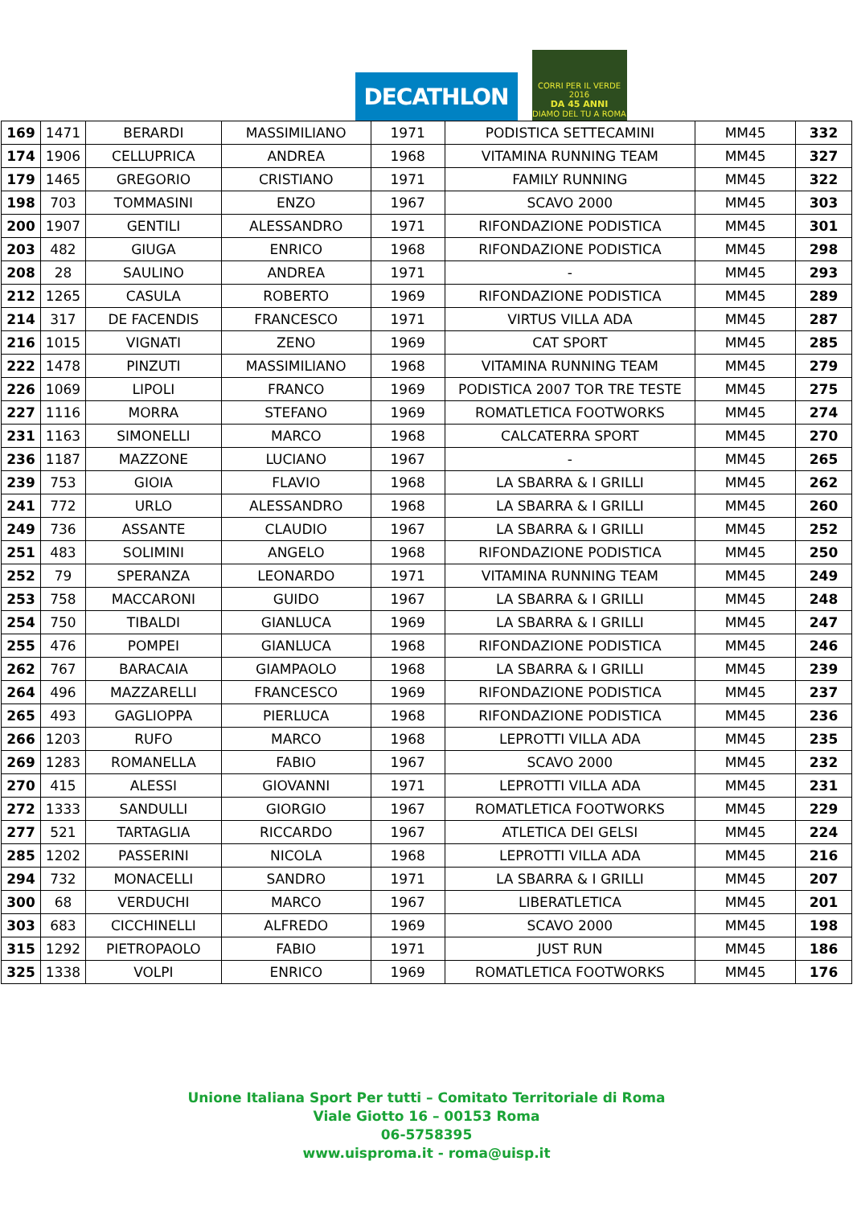DECATHLON
CORRI PER IL VERDE 2016
DA 45 ANNI
DIAMO DEL TU A ROMA
| 169 | 1471 | BERARDI | MASSIMILIANO | 1971 | PODISTICA SETTECAMINI | MM45 | 332 |
| 174 | 1906 | CELLUPRICA | ANDREA | 1968 | VITAMINA RUNNING TEAM | MM45 | 327 |
| 179 | 1465 | GREGORIO | CRISTIANO | 1971 | FAMILY RUNNING | MM45 | 322 |
| 198 | 703 | TOMMASINI | ENZO | 1967 | SCAVO 2000 | MM45 | 303 |
| 200 | 1907 | GENTILI | ALESSANDRO | 1971 | RIFONDAZIONE PODISTICA | MM45 | 301 |
| 203 | 482 | GIUGA | ENRICO | 1968 | RIFONDAZIONE PODISTICA | MM45 | 298 |
| 208 | 28 | SAULINO | ANDREA | 1971 | - | MM45 | 293 |
| 212 | 1265 | CASULA | ROBERTO | 1969 | RIFONDAZIONE PODISTICA | MM45 | 289 |
| 214 | 317 | DE FACENDIS | FRANCESCO | 1971 | VIRTUS VILLA ADA | MM45 | 287 |
| 216 | 1015 | VIGNATI | ZENO | 1969 | CAT SPORT | MM45 | 285 |
| 222 | 1478 | PINZUTI | MASSIMILIANO | 1968 | VITAMINA RUNNING TEAM | MM45 | 279 |
| 226 | 1069 | LIPOLI | FRANCO | 1969 | PODISTICA 2007 TOR TRE TESTE | MM45 | 275 |
| 227 | 1116 | MORRA | STEFANO | 1969 | ROMATLETICA FOOTWORKS | MM45 | 274 |
| 231 | 1163 | SIMONELLI | MARCO | 1968 | CALCATERRA SPORT | MM45 | 270 |
| 236 | 1187 | MAZZONE | LUCIANO | 1967 | - | MM45 | 265 |
| 239 | 753 | GIOIA | FLAVIO | 1968 | LA SBARRA & I GRILLI | MM45 | 262 |
| 241 | 772 | URLO | ALESSANDRO | 1968 | LA SBARRA & I GRILLI | MM45 | 260 |
| 249 | 736 | ASSANTE | CLAUDIO | 1967 | LA SBARRA & I GRILLI | MM45 | 252 |
| 251 | 483 | SOLIMINI | ANGELO | 1968 | RIFONDAZIONE PODISTICA | MM45 | 250 |
| 252 | 79 | SPERANZA | LEONARDO | 1971 | VITAMINA RUNNING TEAM | MM45 | 249 |
| 253 | 758 | MACCARONI | GUIDO | 1967 | LA SBARRA & I GRILLI | MM45 | 248 |
| 254 | 750 | TIBALDI | GIANLUCA | 1969 | LA SBARRA & I GRILLI | MM45 | 247 |
| 255 | 476 | POMPEI | GIANLUCA | 1968 | RIFONDAZIONE PODISTICA | MM45 | 246 |
| 262 | 767 | BARACAIA | GIAMPAOLO | 1968 | LA SBARRA & I GRILLI | MM45 | 239 |
| 264 | 496 | MAZZARELLI | FRANCESCO | 1969 | RIFONDAZIONE PODISTICA | MM45 | 237 |
| 265 | 493 | GAGLIOPPA | PIERLUCA | 1968 | RIFONDAZIONE PODISTICA | MM45 | 236 |
| 266 | 1203 | RUFO | MARCO | 1968 | LEPROTTI VILLA ADA | MM45 | 235 |
| 269 | 1283 | ROMANELLA | FABIO | 1967 | SCAVO 2000 | MM45 | 232 |
| 270 | 415 | ALESSI | GIOVANNI | 1971 | LEPROTTI VILLA ADA | MM45 | 231 |
| 272 | 1333 | SANDULLI | GIORGIO | 1967 | ROMATLETICA FOOTWORKS | MM45 | 229 |
| 277 | 521 | TARTAGLIA | RICCARDO | 1967 | ATLETICA DEI GELSI | MM45 | 224 |
| 285 | 1202 | PASSERINI | NICOLA | 1968 | LEPROTTI VILLA ADA | MM45 | 216 |
| 294 | 732 | MONACELLI | SANDRO | 1971 | LA SBARRA & I GRILLI | MM45 | 207 |
| 300 | 68 | VERDUCHI | MARCO | 1967 | LIBERATLETICA | MM45 | 201 |
| 303 | 683 | CICCHINELLI | ALFREDO | 1969 | SCAVO 2000 | MM45 | 198 |
| 315 | 1292 | PIETROPAOLO | FABIO | 1971 | JUST RUN | MM45 | 186 |
| 325 | 1338 | VOLPI | ENRICO | 1969 | ROMATLETICA FOOTWORKS | MM45 | 176 |
Unione Italiana Sport Per tutti – Comitato Territoriale di Roma
Viale Giotto 16 – 00153 Roma
06-5758395
www.uisproma.it - roma@uisp.it